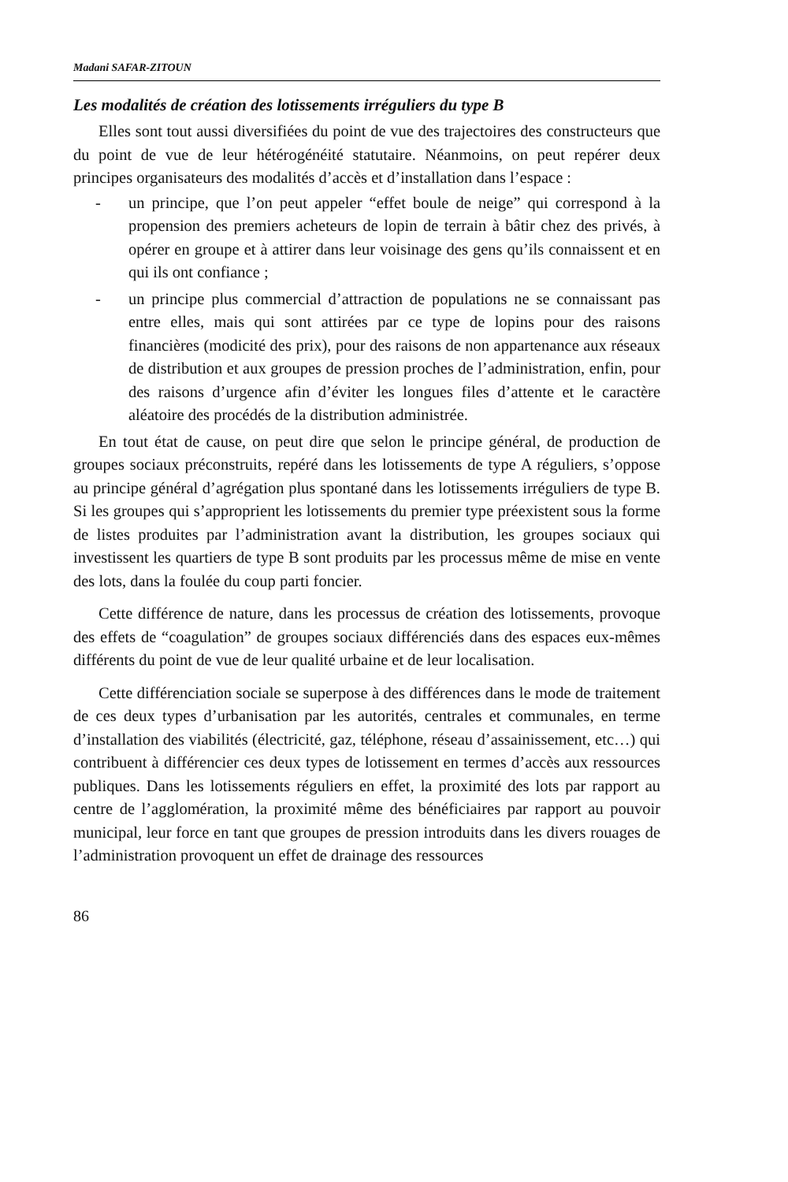Madani SAFAR-ZITOUN
Les modalités de création des lotissements irréguliers du type B
Elles sont tout aussi diversifiées du point de vue des trajectoires des constructeurs que du point de vue de leur hétérogénéité statutaire. Néanmoins, on peut repérer deux principes organisateurs des modalités d’accès et d’installation dans l’espace :
- un principe, que l’on peut appeler “effet boule de neige” qui correspond à la propension des premiers acheteurs de lopin de terrain à bâtir chez des privés, à opérer en groupe et à attirer dans leur voisinage des gens qu’ils connaissent et en qui ils ont confiance ;
- un principe plus commercial d’attraction de populations ne se connaissant pas entre elles, mais qui sont attirées par ce type de lopins pour des raisons financières (modicité des prix), pour des raisons de non appartenance aux réseaux de distribution et aux groupes de pression proches de l’administration, enfin, pour des raisons d’urgence afin d’éviter les longues files d’attente et le caractère aléatoire des procédés de la distribution administrée.
En tout état de cause, on peut dire que selon le principe général, de production de groupes sociaux préconstruits, repéré dans les lotissements de type A réguliers, s’oppose au principe général d’agrégation plus spontané dans les lotissements irréguliers de type B. Si les groupes qui s’approprient les lotissements du premier type préexistent sous la forme de listes produites par l’administration avant la distribution, les groupes sociaux qui investissent les quartiers de type B sont produits par les processus même de mise en vente des lots, dans la foulée du coup parti foncier.
Cette différence de nature, dans les processus de création des lotissements, provoque des effets de “coagulation” de groupes sociaux différenciés dans des espaces eux-mêmes différents du point de vue de leur qualité urbaine et de leur localisation.
Cette différenciation sociale se superpose à des différences dans le mode de traitement de ces deux types d’urbanisation par les autorités, centrales et communales, en terme d’installation des viabilités (électricité, gaz, téléphone, réseau d’assainissement, etc…) qui contribuent à différencier ces deux types de lotissement en termes d’accès aux ressources publiques. Dans les lotissements réguliers en effet, la proximité des lots par rapport au centre de l’agglomération, la proximité même des bénéficiaires par rapport au pouvoir municipal, leur force en tant que groupes de pression introduits dans les divers rouages de l’administration provoquent un effet de drainage des ressources
86